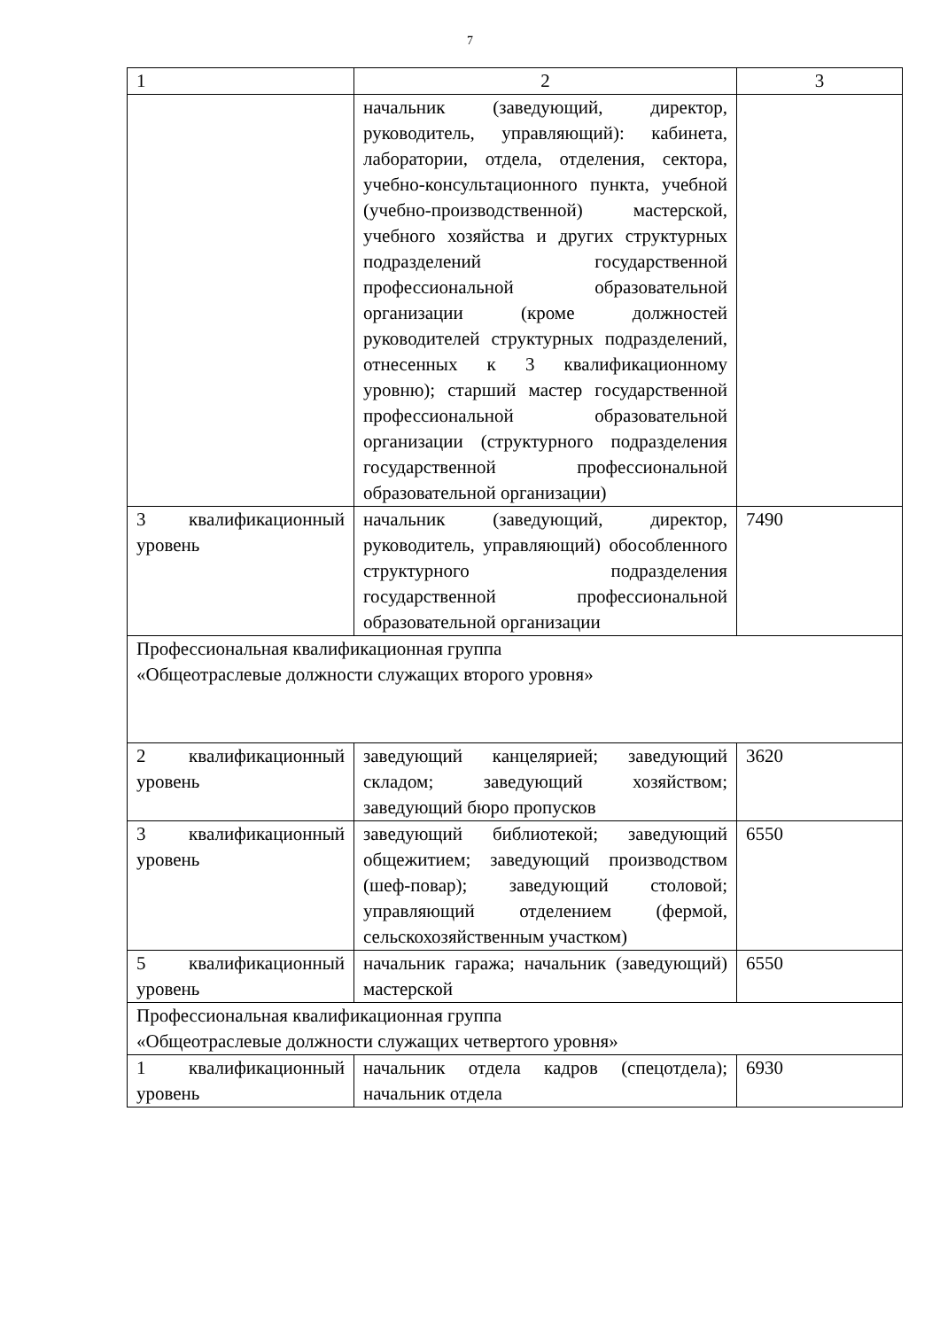7
| 1 | 2 | 3 |
| | начальник (заведующий, директор, руководитель, управляющий): кабинета, лаборатории, отдела, отделения, сектора, учебно-консультационного пункта, учебной (учебно-производственной) мастерской, учебного хозяйства и других структурных подразделений государственной профессиональной образовательной организации (кроме должностей руководителей структурных подразделений, отнесенных к 3 квалификационному уровню); старший мастер государственной профессиональной образовательной организации (структурного подразделения государственной профессиональной образовательной организации) | |
| 3 квалификационный уровень | начальник (заведующий, директор, руководитель, управляющий) обособленного структурного подразделения государственной профессиональной образовательной организации | 7490 |
| Профессиональная квалификационная группа «Общеотраслевые должности служащих второго уровня» | | |
| 2 квалификационный уровень | заведующий канцелярией; заведующий складом; заведующий хозяйством; заведующий бюро пропусков | 3620 |
| 3 квалификационный уровень | заведующий библиотекой; заведующий общежитием; заведующий производством (шеф-повар); заведующий столовой; управляющий отделением (фермой, сельскохозяйственным участком) | 6550 |
| 5 квалификационный уровень | начальник гаража; начальник (заведующий) мастерской | 6550 |
| Профессиональная квалификационная группа «Общеотраслевые должности служащих четвертого уровня» | | |
| 1 квалификационный уровень | начальник отдела кадров (спецотдела); начальник отдела | 6930 |